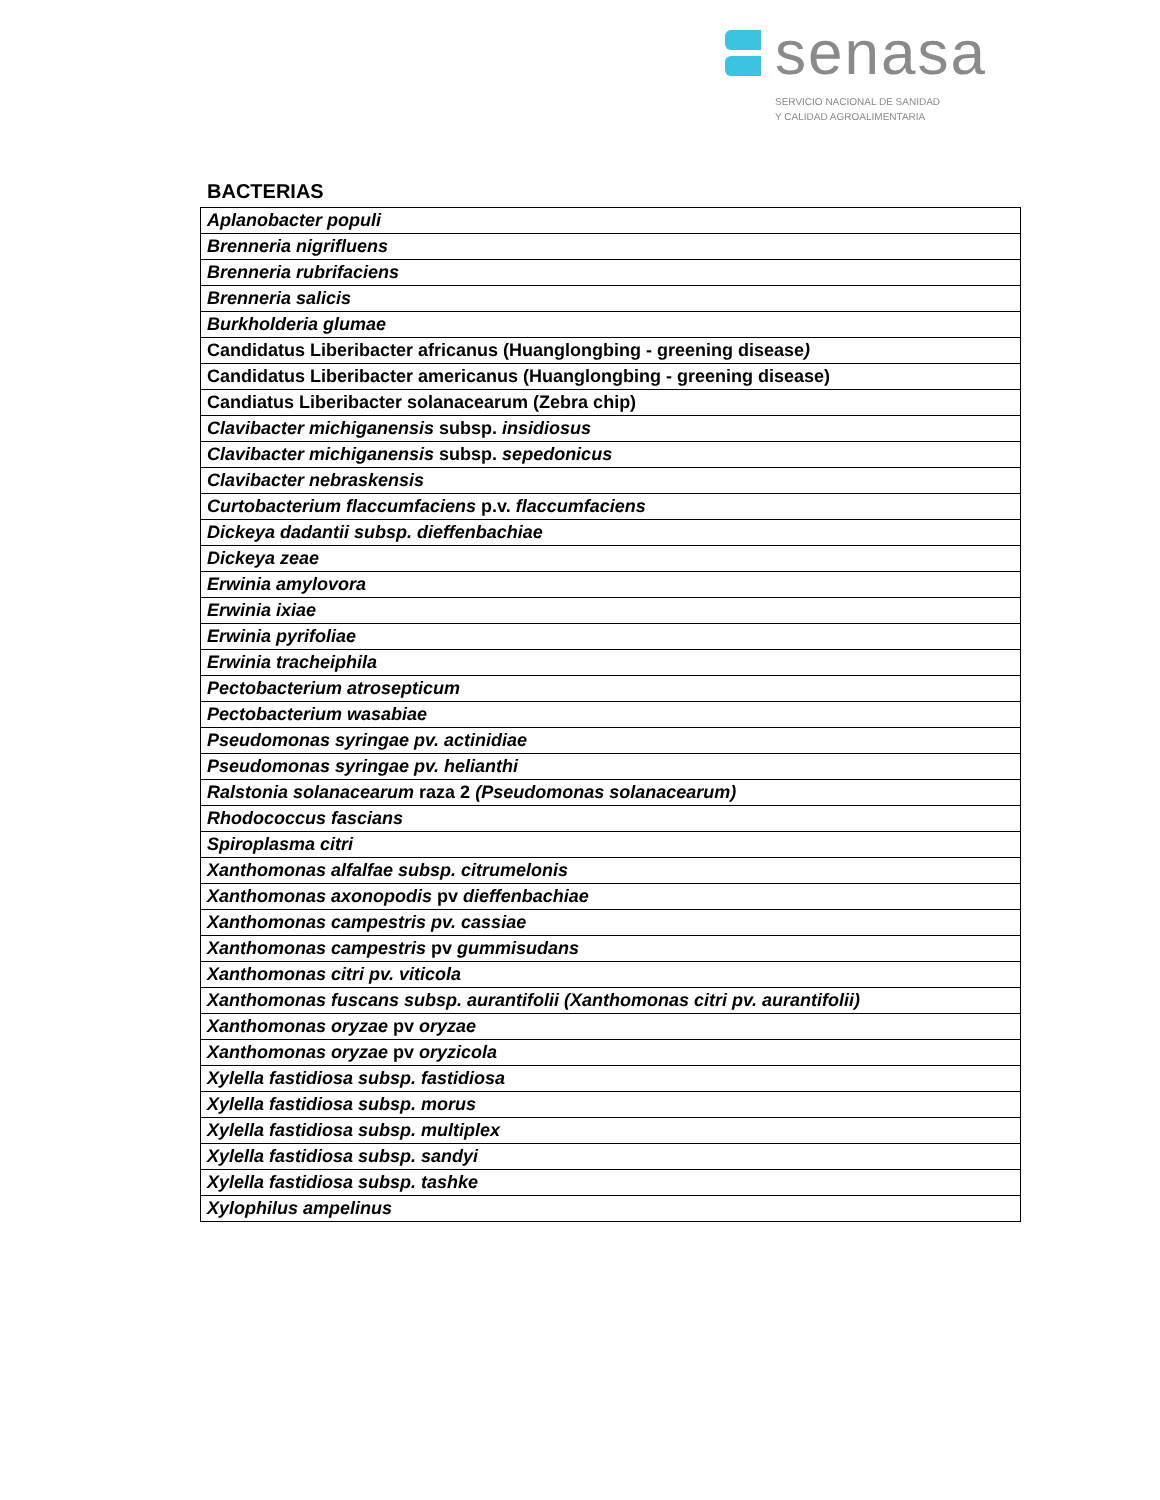senasa
SERVICIO NACIONAL DE SANIDAD
Y CALIDAD AGROALIMENTARIA
BACTERIAS
| Aplanobacter populi |
| Brenneria nigrifluens |
| Brenneria rubrifaciens |
| Brenneria salicis |
| Burkholderia glumae |
| Candidatus Liberibacter africanus (Huanglongbing - greening disease ) |
| Candidatus Liberibacter americanus (Huanglongbing - greening disease) |
| Candiatus Liberibacter solanacearum (Zebra chip) |
| Clavibacter michiganensis subsp. insidiosus |
| Clavibacter michiganensis subsp. sepedonicus |
| Clavibacter nebraskensis |
| Curtobacterium flaccumfaciens p.v. flaccumfaciens |
| Dickeya dadantii subsp. dieffenbachiae |
| Dickeya zeae |
| Erwinia amylovora |
| Erwinia ixiae |
| Erwinia pyrifoliae |
| Erwinia tracheiphila |
| Pectobacterium atrosepticum |
| Pectobacterium wasabiae |
| Pseudomonas syringae pv. actinidiae |
| Pseudomonas syringae pv. helianthi |
| Ralstonia solanacearum raza 2 (Pseudomonas solanacearum) |
| Rhodococcus fascians |
| Spiroplasma citri |
| Xanthomonas alfalfae subsp. citrumelonis |
| Xanthomonas axonopodis pv dieffenbachiae |
| Xanthomonas campestris pv. cassiae |
| Xanthomonas campestris pv gummisudans |
| Xanthomonas citri pv. viticola |
| Xanthomonas fuscans subsp. aurantifolii (Xanthomonas citri pv. aurantifolii) |
| Xanthomonas oryzae pv oryzae |
| Xanthomonas oryzae pv oryzicola |
| Xylella fastidiosa subsp. fastidiosa |
| Xylella fastidiosa subsp. morus |
| Xylella fastidiosa subsp. multiplex |
| Xylella fastidiosa subsp. sandyi |
| Xylella fastidiosa subsp. tashke |
| Xylophilus ampelinus |